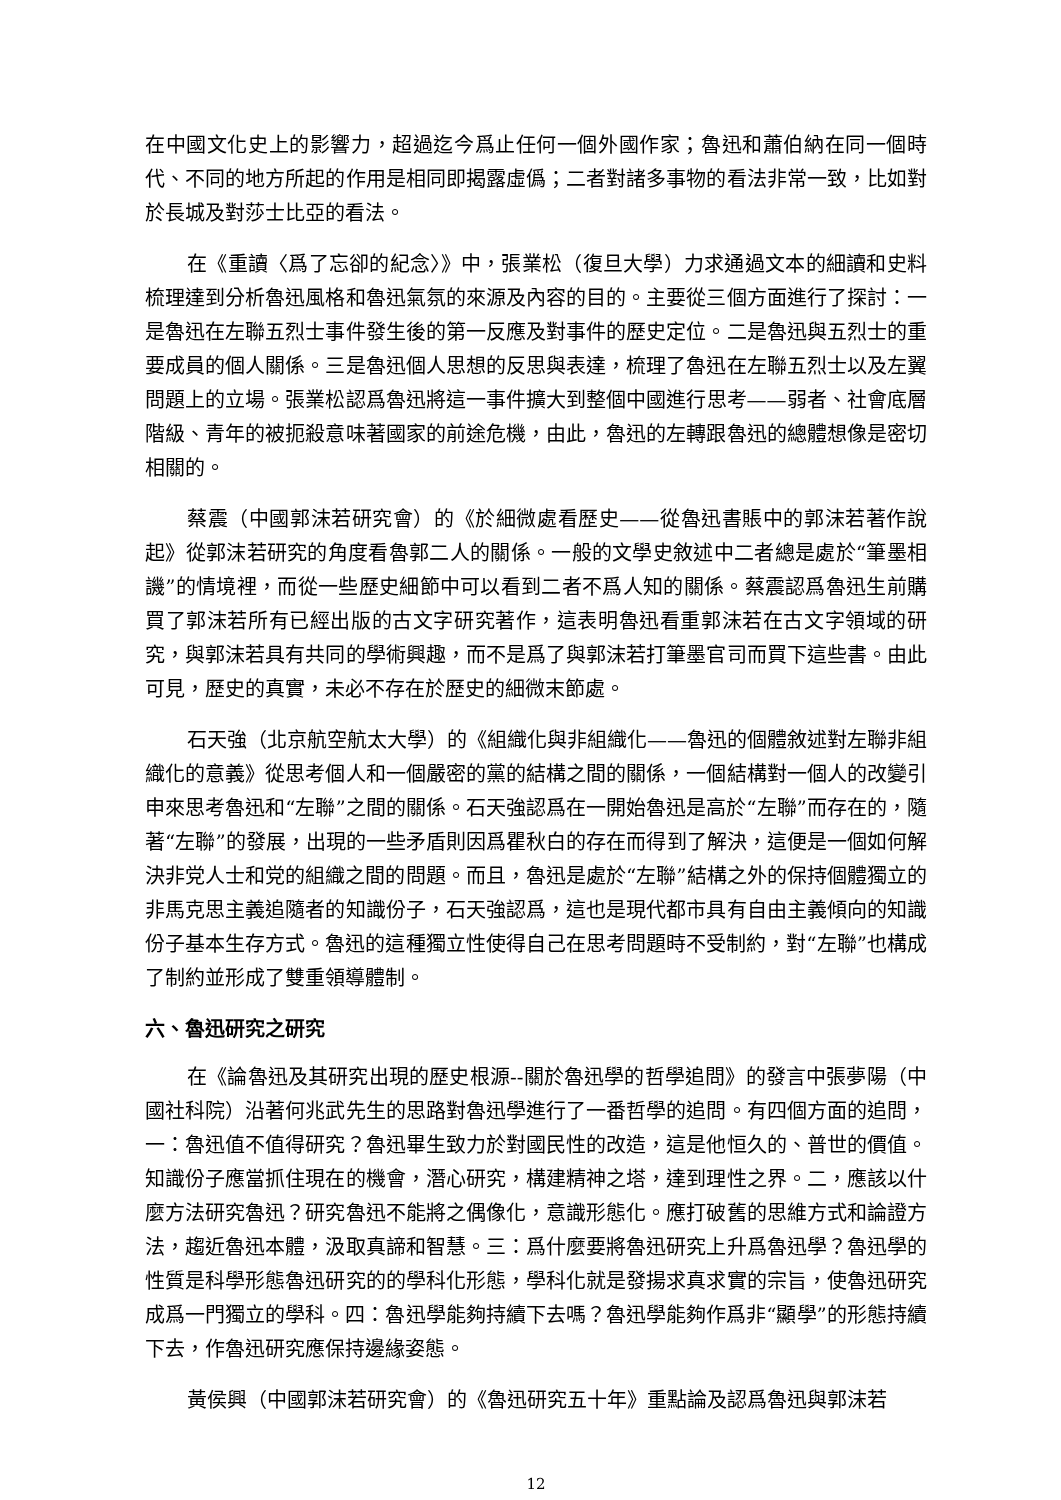在中國文化史上的影響力，超過迄今爲止任何一個外國作家；魯迅和蕭伯納在同一個時代、不同的地方所起的作用是相同即揭露虛僞；二者對諸多事物的看法非常一致，比如對於長城及對莎士比亞的看法。
在《重讀〈爲了忘卻的紀念〉》中，張業松（復旦大學）力求通過文本的細讀和史料梳理達到分析魯迅風格和魯迅氣氛的來源及內容的目的。主要從三個方面進行了探討：一是魯迅在左聯五烈士事件發生後的第一反應及對事件的歷史定位。二是魯迅與五烈士的重要成員的個人關係。三是魯迅個人思想的反思與表達，梳理了魯迅在左聯五烈士以及左翼問題上的立場。張業松認爲魯迅將這一事件擴大到整個中國進行思考——弱者、社會底層階級、青年的被扼殺意味著國家的前途危機，由此，魯迅的左轉跟魯迅的總體想像是密切相關的。
蔡震（中國郭沫若研究會）的《於細微處看歷史——從魯迅書賬中的郭沫若著作說起》從郭沫若研究的角度看魯郭二人的關係。一般的文學史敘述中二者總是處於“筆墨相譏”的情境裡，而從一些歷史細節中可以看到二者不爲人知的關係。蔡震認爲魯迅生前購買了郭沫若所有已經出版的古文字研究著作，這表明魯迅看重郭沫若在古文字領域的研究，與郭沫若具有共同的學術興趣，而不是爲了與郭沫若打筆墨官司而買下這些書。由此可見，歷史的真實，未必不存在於歷史的細微末節處。
石天強（北京航空航太大學）的《組織化與非組織化——魯迅的個體敘述對左聯非組織化的意義》從思考個人和一個嚴密的黨的結構之間的關係，一個結構對一個人的改變引申來思考魯迅和“左聯”之間的關係。石天強認爲在一開始魯迅是高於“左聯”而存在的，隨著“左聯”的發展，出現的一些矛盾則因爲瞿秋白的存在而得到了解決，這便是一個如何解決非党人士和党的組織之間的問題。而且，魯迅是處於“左聯”結構之外的保持個體獨立的非馬克思主義追隨者的知識份子，石天強認爲，這也是現代都市具有自由主義傾向的知識份子基本生存方式。魯迅的這種獨立性使得自己在思考問題時不受制約，對“左聯”也構成了制約並形成了雙重領導體制。
六、魯迅研究之研究
在《論魯迅及其研究出現的歷史根源--關於魯迅學的哲學追問》的發言中張夢陽（中國社科院）沿著何兆武先生的思路對魯迅學進行了一番哲學的追問。有四個方面的追問，一：魯迅值不值得研究？魯迅畢生致力於對國民性的改造，這是他恒久的、普世的價值。知識份子應當抓住現在的機會，潛心研究，構建精神之塔，達到理性之界。二，應該以什麼方法研究魯迅？研究魯迅不能將之偶像化，意識形態化。應打破舊的思維方式和論證方法，趨近魯迅本體，汲取真諦和智慧。三：爲什麼要將魯迅研究上升爲魯迅學？魯迅學的性質是科學形態魯迅研究的的學科化形態，學科化就是發揚求真求實的宗旨，使魯迅研究成爲一門獨立的學科。四：魯迅學能夠持續下去嗎？魯迅學能夠作爲非“顯學”的形態持續下去，作魯迅研究應保持邊緣姿態。
黃侯興（中國郭沫若研究會）的《魯迅研究五十年》重點論及認爲魯迅與郭沫若
12